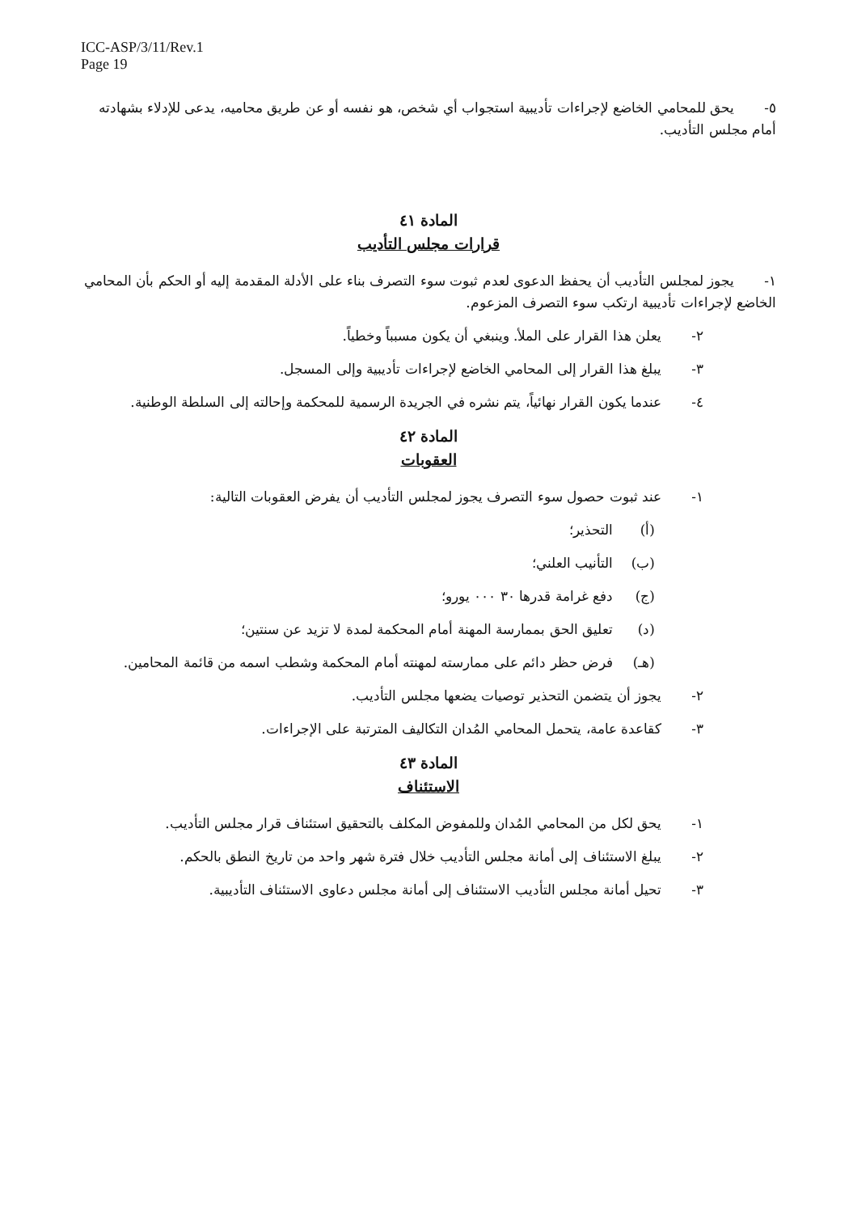ICC-ASP/3/11/Rev.1
Page 19
٥- يحق للمحامي الخاضع لإجراءات تأديبية استجواب أي شخص، هو نفسه أو عن طريق محاميه، يدعى للإدلاء بشهادته أمام مجلس التأديب.
المادة ٤١
قرارات مجلس التأديب
١- يجوز لمجلس التأديب أن يحفظ الدعوى لعدم ثبوت سوء التصرف بناء على الأدلة المقدمة إليه أو الحكم بأن المحامي الخاضع لإجراءات تأديبية ارتكب سوء التصرف المزعوم.
٢- يعلن هذا القرار على الملأ. وينبغي أن يكون مسبباً وخطياً.
٣- يبلغ هذا القرار إلى المحامي الخاضع لإجراءات تأديبية وإلى المسجل.
٤- عندما يكون القرار نهائياً، يتم نشره في الجريدة الرسمية للمحكمة وإحالته إلى السلطة الوطنية.
المادة ٤٢
العقوبات
١- عند ثبوت حصول سوء التصرف يجوز لمجلس التأديب أن يفرض العقوبات التالية:
(أ) التحذير؛
(ب) التأنيب العلني؛
(ج) دفع غرامة قدرها ٣٠ ٠٠٠ يورو؛
(د) تعليق الحق بممارسة المهنة أمام المحكمة لمدة لا تزيد عن سنتين؛
(هـ) فرض حظر دائم على ممارسته لمهنته أمام المحكمة وشطب اسمه من قائمة المحامين.
٢- يجوز أن يتضمن التحذير توصيات يضعها مجلس التأديب.
٣- كقاعدة عامة، يتحمل المحامي المُدان التكاليف المترتبة على الإجراءات.
المادة ٤٣
الاستئناف
١- يحق لكل من المحامي المُدان وللمفوض المكلف بالتحقيق استئناف قرار مجلس التأديب.
٢- يبلغ الاستئناف إلى أمانة مجلس التأديب خلال فترة شهر واحد من تاريخ النطق بالحكم.
٣- تحيل أمانة مجلس التأديب الاستئناف إلى أمانة مجلس دعاوى الاستئناف التأديبية.